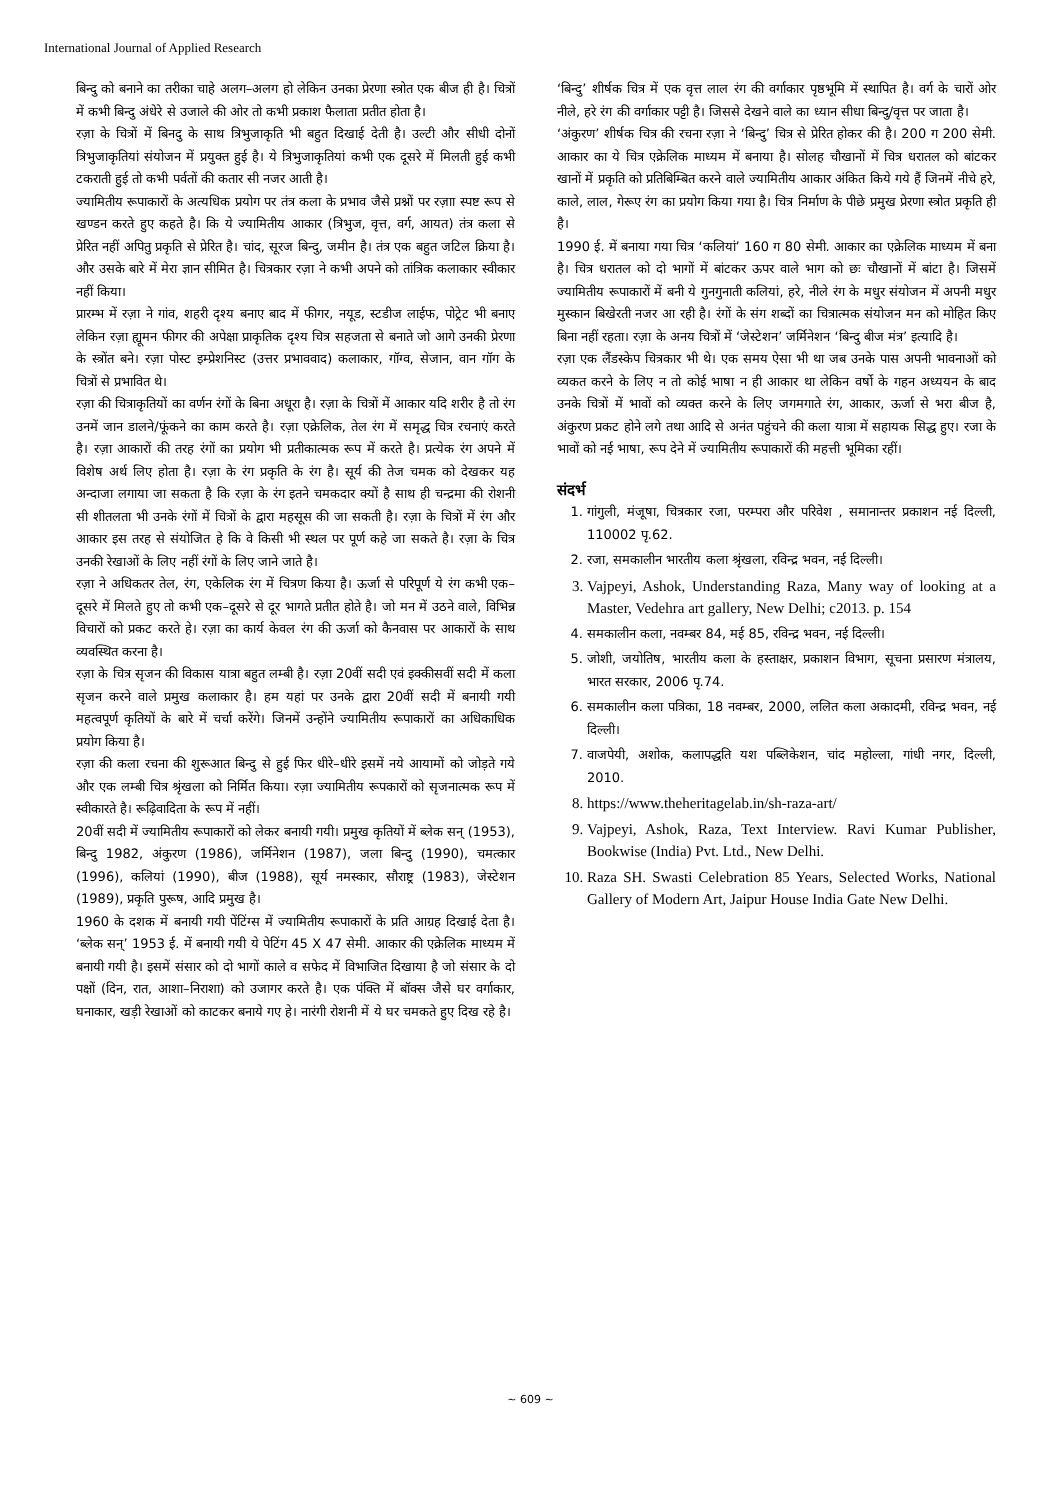International Journal of Applied Research
बिन्दु को बनाने का तरीका चाहे अलग–अलग हो लेकिन उनका प्रेरणा स्त्रोत एक बीज ही है। चित्रों में कभी बिन्दु अंधेरे से उजाले की ओर तो कभी प्रकाश फैलाता प्रतीत होता है।
रज़ा के चित्रों में बिनदु के साथ त्रिभुजाकृति भी बहुत दिखाई देती है। उल्टी और सीधी दोनों त्रिभुजाकृतियां संयोजन में प्रयुक्त हुई है। ये त्रिभुजाकृतियां कभी एक दूसरे में मिलती हुई कभी टकराती हुई तो कभी पर्वतों की कतार सी नजर आती है।
ज्यामितीय रूपाकारों के अत्यधिक प्रयोग पर तंत्र कला के प्रभाव जैसे प्रश्नों पर रज़ाा स्पष्ट रूप से खण्डन करते हुए कहते है। कि ये ज्यामितीय आकार (त्रिभुज, वृत्त, वर्ग, आयत) तंत्र कला से प्रेरित नहीं अपितु प्रकृति से प्रेरित है। चांद, सूरज बिन्दु, जमीन है। तंत्र एक बहुत जटिल क्रिया है। और उसके बारे में मेरा ज्ञान सीमित है। चित्रकार रज़ा ने कभी अपने को तांत्रिक कलाकार स्वीकार नहीं किया।
प्रारम्भ में रज़ा ने गांव, शहरी दृश्य बनाए बाद में फीगर, नयूड, स्टडीज लाईफ, पोट्रेट भी बनाए लेकिन रज़ा ह्यूमन फीगर की अपेक्षा प्राकृतिक दृश्य चित्र सहजता से बनाते जो आगे उनकी प्रेरणा के स्त्रोंत बने। रज़ा पोस्ट इम्प्रेशनिस्ट (उत्तर प्रभाववाद) कलाकार, गॉग्व, सेजान, वान गॉग के चित्रों से प्रभावित थे।
रज़ा की चित्राकृतियों का वर्णन रंगों के बिना अधूरा है। रज़ा के चित्रों में आकार यदि शरीर है तो रंग उनमें जान डालने/फूंकने का काम करते है। रज़ा एक्रेलिक, तेल रंग में समृद्ध चित्र रचनाएं करते है। रज़ा आकारों की तरह रंगों का प्रयोग भी प्रतीकात्मक रूप में करते है। प्रत्येक रंग अपने में विशेष अर्थ लिए होता है। रज़ा के रंग प्रकृति के रंग है। सूर्य की तेज चमक को देखकर यह अन्दाजा लगाया जा सकता है कि रज़ा के रंग इतने चमकदार क्यों है साथ ही चन्द्रमा की रोशनी सी शीतलता भी उनके रंगों में चित्रों के द्वारा महसूस की जा सकती है। रज़ा के चित्रों में रंग और आकार इस तरह से संयोजित हे कि वे किसी भी स्थल पर पूर्ण कहे जा सकते है। रज़ा के चित्र उनकी रेखाओं के लिए नहीं रंगों के लिए जाने जाते है।
रज़ा ने अधिकतर तेल, रंग, एकेलिक रंग में चित्रण किया है। ऊर्जा से परिपूर्ण ये रंग कभी एक–दूसरे में मिलते हुए तो कभी एक–दूसरे से दूर भागते प्रतीत होते है। जो मन में उठने वाले, विभिन्न विचारों को प्रकट करते हे। रज़ा का कार्य केवल रंग की ऊर्जा को कैनवास पर आकारों के साथ व्यवस्थित करना है।
रज़ा के चित्र सृजन की विकास यात्रा बहुत लम्बी है। रज़ा 20वीं सदी एवं इक्कीसवीं सदी में कला सृजन करने वाले प्रमुख कलाकार है। हम यहां पर उनके द्वारा 20वीं सदी में बनायी गयी महत्वपूर्ण कृतियों के बारे में चर्चा करेंगे। जिनमें उन्होंने ज्यामितीय रूपाकारों का अधिकाधिक प्रयोग किया है।
रज़ा की कला रचना की शुरूआत बिन्दु से हुई फिर धीरे–धीरे इसमें नये आयामों को जोड़ते गये और एक लम्बी चित्र श्रृंखला को निर्मित किया। रज़ा ज्यामितीय रूपकारों को सृजनात्मक रूप में स्वीकारते है। रूढ़िवादिता के रूप में नहीं।
20वीं सदी में ज्यामितीय रूपाकारों को लेकर बनायी गयी। प्रमुख कृतियों में ब्लेक सन् (1953), बिन्दु 1982, अंकुरण (1986), जर्मिनेशन (1987), जला बिन्दु (1990), चमत्कार (1996), कलियां (1990), बीज (1988), सूर्य नमस्कार, सौराष्ट्र (1983), जेस्टेशन (1989), प्रकृति पुरूष, आदि प्रमुख है।
1960 के दशक में बनायी गयी पेंटिंग्स में ज्यामितीय रूपाकारों के प्रति आग्रह दिखाई देता है। ‘ब्लेक सन्’ 1953 ई. में बनायी गयी ये पेटिंग 45 X 47 सेमी. आकार की एक्रेलिक माध्यम में बनायी गयी है। इसमें संसार को दो भागों काले व सफेद में विभाजित दिखाया है जो संसार के दो पक्षों (दिन, रात, आशा–निराशा) को उजागर करते है। एक पंक्ति में बॉक्स जैसे घर वर्गाकार, घनाकार, खड़ी रेखाओं को काटकर बनाये गए हे। नारंगी रोशनी में ये घर चमकते हुए दिख रहे है।
‘बिन्दु’ शीर्षक चित्र में एक वृत्त लाल रंग की वर्गाकार पृष्ठभूमि में स्थापित है। वर्ग के चारों ओर नीले, हरे रंग की वर्गाकार पट्टी है। जिससे देखने वाले का ध्यान सीधा बिन्दु/वृत्त पर जाता है।
‘अंकुरण’ शीर्षक चित्र की रचना रज़ा ने ‘बिन्दु’ चित्र से प्रेरित होकर की है। 200 ग 200 सेमी. आकार का ये चित्र एक्रेलिक माध्यम में बनाया है। सोलह चौखानों में चित्र धरातल को बांटकर खानों में प्रकृति को प्रतिबिम्बित करने वाले ज्यामितीय आकार अंकित किये गये हैं जिनमें नीचे हरे, काले, लाल, गेरूए रंग का प्रयोग किया गया है। चित्र निर्माण के पीछे प्रमुख प्रेरणा स्त्रोत प्रकृति ही है।
1990 ई. में बनाया गया चित्र ‘कलियां’ 160 ग 80 सेमी. आकार का एक्रेलिक माध्यम में बना है। चित्र धरातल को दो भागों में बांटकर ऊपर वाले भाग को छः चौखानों में बांटा है। जिसमें ज्यामितीय रूपाकारों में बनी ये गुनगुनाती कलियां, हरे, नीले रंग के मधुर संयोजन में अपनी मधुर मुस्कान बिखेरती नजर आ रही है। रंगों के संग शब्दों का चित्रात्मक संयोजन मन को मोहित किए बिना नहीं रहता। रज़ा के अनय चित्रों में ‘जेस्टेशन’ जर्मिनेशन ‘बिन्दु बीज मंत्र’ इत्यादि है।
रज़ा एक लैंडस्केप चित्रकार भी थे। एक समय ऐसा भी था जब उनके पास अपनी भावनाओं को व्यकत करने के लिए न तो कोई भाषा न ही आकार था लेकिन वर्षो के गहन अध्ययन के बाद उनके चित्रों में भावों को व्यक्त करने के लिए जगमगाते रंग, आकार, ऊर्जा से भरा बीज है, अंकुरण प्रकट होने लगे तथा आदि से अनंत पहुंचने की कला यात्रा में सहायक सिद्ध हुए। रजा के भावों को नई भाषा, रूप देने में ज्यामितीय रूपाकारों की महत्ती भूमिका रहीं।
संदर्भ
1. गांगुली, मंजूषा, चित्रकार रजा, परम्परा और परिवेश , समानान्तर प्रकाशन नई दिल्ली, 110002 पृ.62.
2. रजा, समकालीन भारतीय कला श्रृंखला, रविन्द्र भवन, नई दिल्ली।
3. Vajpeyi, Ashok, Understanding Raza, Many way of looking at a Master, Vedehra art gallery, New Delhi; c2013. p. 154
4. समकालीन कला, नवम्बर 84, मई 85, रविन्द्र भवन, नई दिल्ली।
5. जोशी, जयोतिष, भारतीय कला के हस्ताक्षर, प्रकाशन विभाग, सूचना प्रसारण मंत्रालय, भारत सरकार, 2006 पृ.74.
6. समकालीन कला पत्रिका, 18 नवम्बर, 2000, ललित कला अकादमी, रविन्द्र भवन, नई दिल्ली।
7. वाजपेयी, अशोक, कलापद्धति यश पब्लिकेशन, चांद महोल्ला, गांधी नगर, दिल्ली, 2010.
8. https://www.theheritagelab.in/sh-raza-art/
9. Vajpeyi, Ashok, Raza, Text Interview. Ravi Kumar Publisher, Bookwise (India) Pvt. Ltd., New Delhi.
10. Raza SH. Swasti Celebration 85 Years, Selected Works, National Gallery of Modern Art, Jaipur House India Gate New Delhi.
~ 609 ~